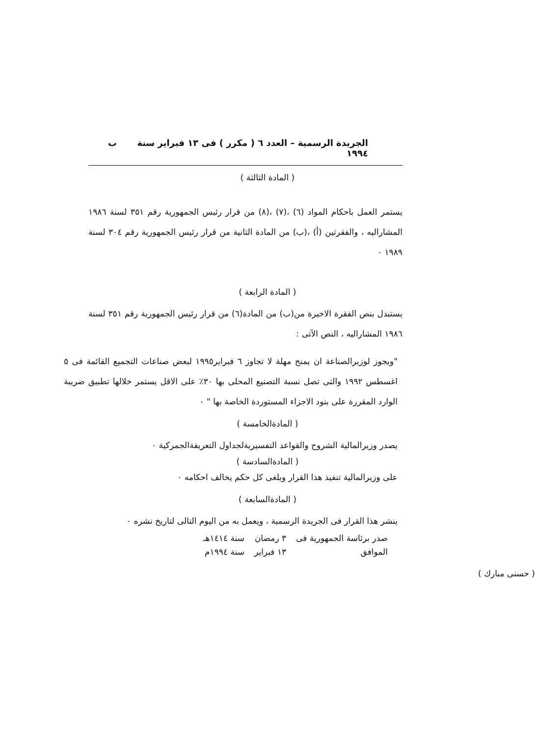الجريدة الرسمية – العدد ٦ ( مكرر ) فى ١٣ فبراير سنة ١٩٩٤ ب
( المادة الثالثة )
يستمر العمل باحكام المواد (٦) ،(٧) ،(٨) من قرار رئيس الجمهورية رقم ٣٥١ لسنة ١٩٨٦ المشاراليه ، والفقرتين (أ) ،(ب) من المادة الثانية من قرار رئيس الجمهورية رقم ٣٠٤ لسنة ١٩٨٩ ٠
( المادة الرابعة )
يستبدل بنص الفقرة الاخيرة من(ب) من المادة(٦) من قرار رئيس الجمهورية رقم ٣٥١ لسنة ١٩٨٦ المشاراليه ، النص الآتى :
"ويجوز لوزيرالصناعة ان يمنح مهلة لا تجاوز ٦ فبراير١٩٩٥ لبعض صناعات التجميع القائمة فى ٥ اغسطس ١٩٩٢ والتى تصل نسبة التصنيع المحلى بها ٣٠٪ على الاقل يستمر خلالها تطبيق ضريبة الوارد المقررة على بنود الاجزاء المستوردة الخاصة بها " ٠
( المادةالخامسة )
يصدر وزيرالمالية الشروح والقواعد التفسيريةلجداول التعريفةالجمركية ٠
( المادةالسادسة )
على وزيرالمالية تنفيذ هذا القرار ويلغى كل حكم يخالف احكامه ٠
( المادةالسابعة )
ينشر هذا القرار فى الجريدة الرسمية ، ويعمل به من اليوم التالى لتاريخ نشره ٠
| صدر برئاسة الجمهورية فى | ٣ رمضان | سنة ١٤١٤هـ |
| الموافق | ١٣ فبراير | سنة ١٩٩٤م |
( حسنى مبارك )